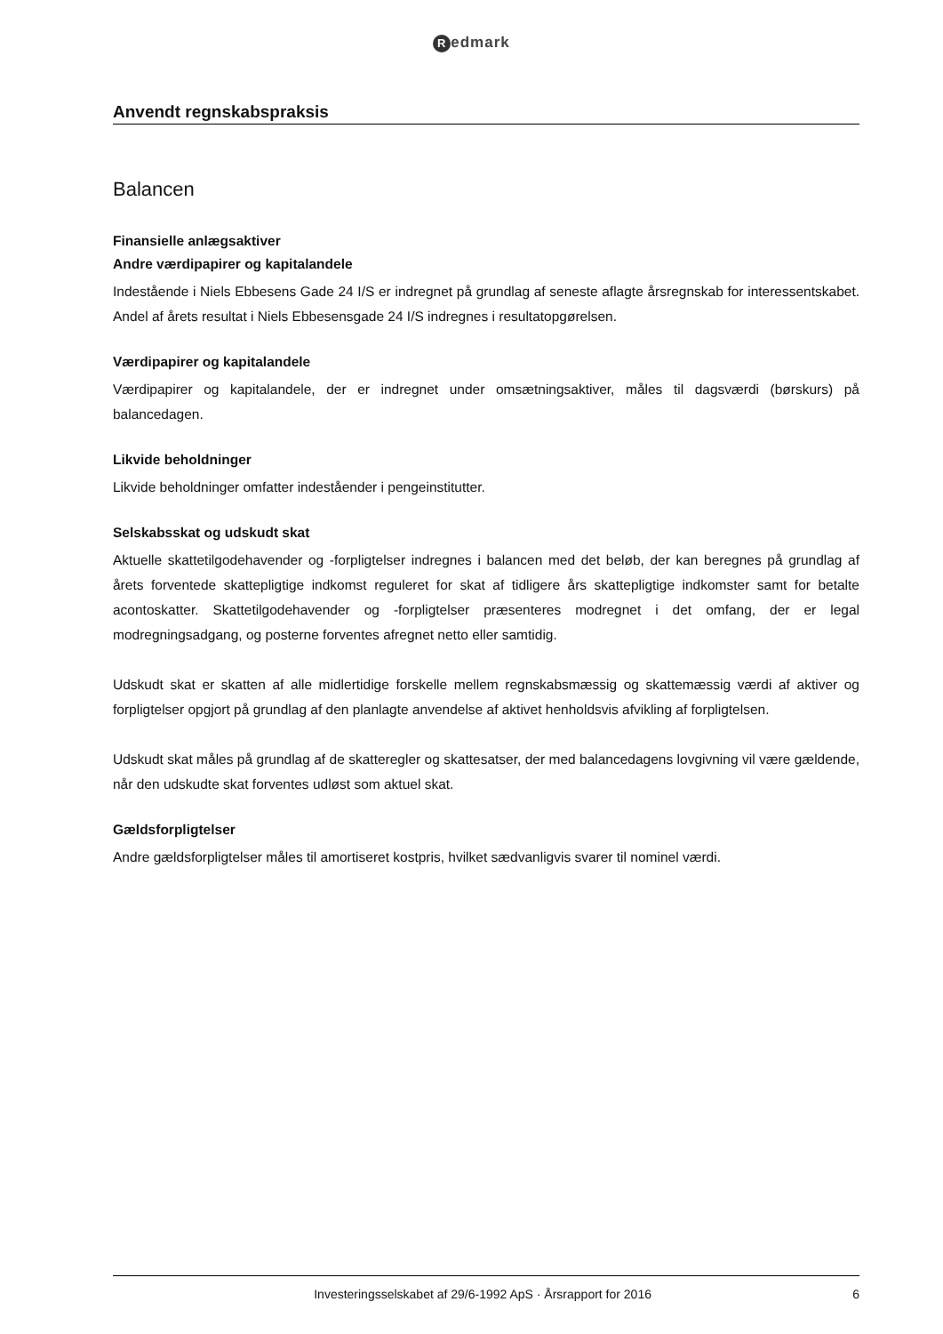Redmark
Anvendt regnskabspraksis
Balancen
Finansielle anlægsaktiver
Andre værdipapirer og kapitalandele
Indestående i Niels Ebbesens Gade 24 I/S er indregnet på grundlag af seneste aflagte årsregnskab for interessentskabet. Andel af årets resultat i Niels Ebbesensgade 24 I/S indregnes i resultatopgørelsen.
Værdipapirer og kapitalandele
Værdipapirer og kapitalandele, der er indregnet under omsætningsaktiver, måles til dagsværdi (børskurs) på balancedagen.
Likvide beholdninger
Likvide beholdninger omfatter indeståender i pengeinstitutter.
Selskabsskat og udskudt skat
Aktuelle skattetilgodehavender og -forpligtelser indregnes i balancen med det beløb, der kan beregnes på grundlag af årets forventede skattepligtige indkomst reguleret for skat af tidligere års skattepligtige indkomster samt for betalte acontoskatter. Skattetilgodehavender og -forpligtelser præsenteres modregnet i det omfang, der er legal modregningsadgang, og posterne forventes afregnet netto eller samtidig.
Udskudt skat er skatten af alle midlertidige forskelle mellem regnskabsmæssig og skattemæssig værdi af aktiver og forpligtelser opgjort på grundlag af den planlagte anvendelse af aktivet henholdsvis afvikling af forpligtelsen.
Udskudt skat måles på grundlag af de skatteregler og skattesatser, der med balancedagens lovgivning vil være gældende, når den udskudte skat forventes udløst som aktuel skat.
Gældsforpligtelser
Andre gældsforpligtelser måles til amortiseret kostpris, hvilket sædvanligvis svarer til nominel værdi.
Investeringsselskabet af 29/6-1992 ApS · Årsrapport for 2016
6